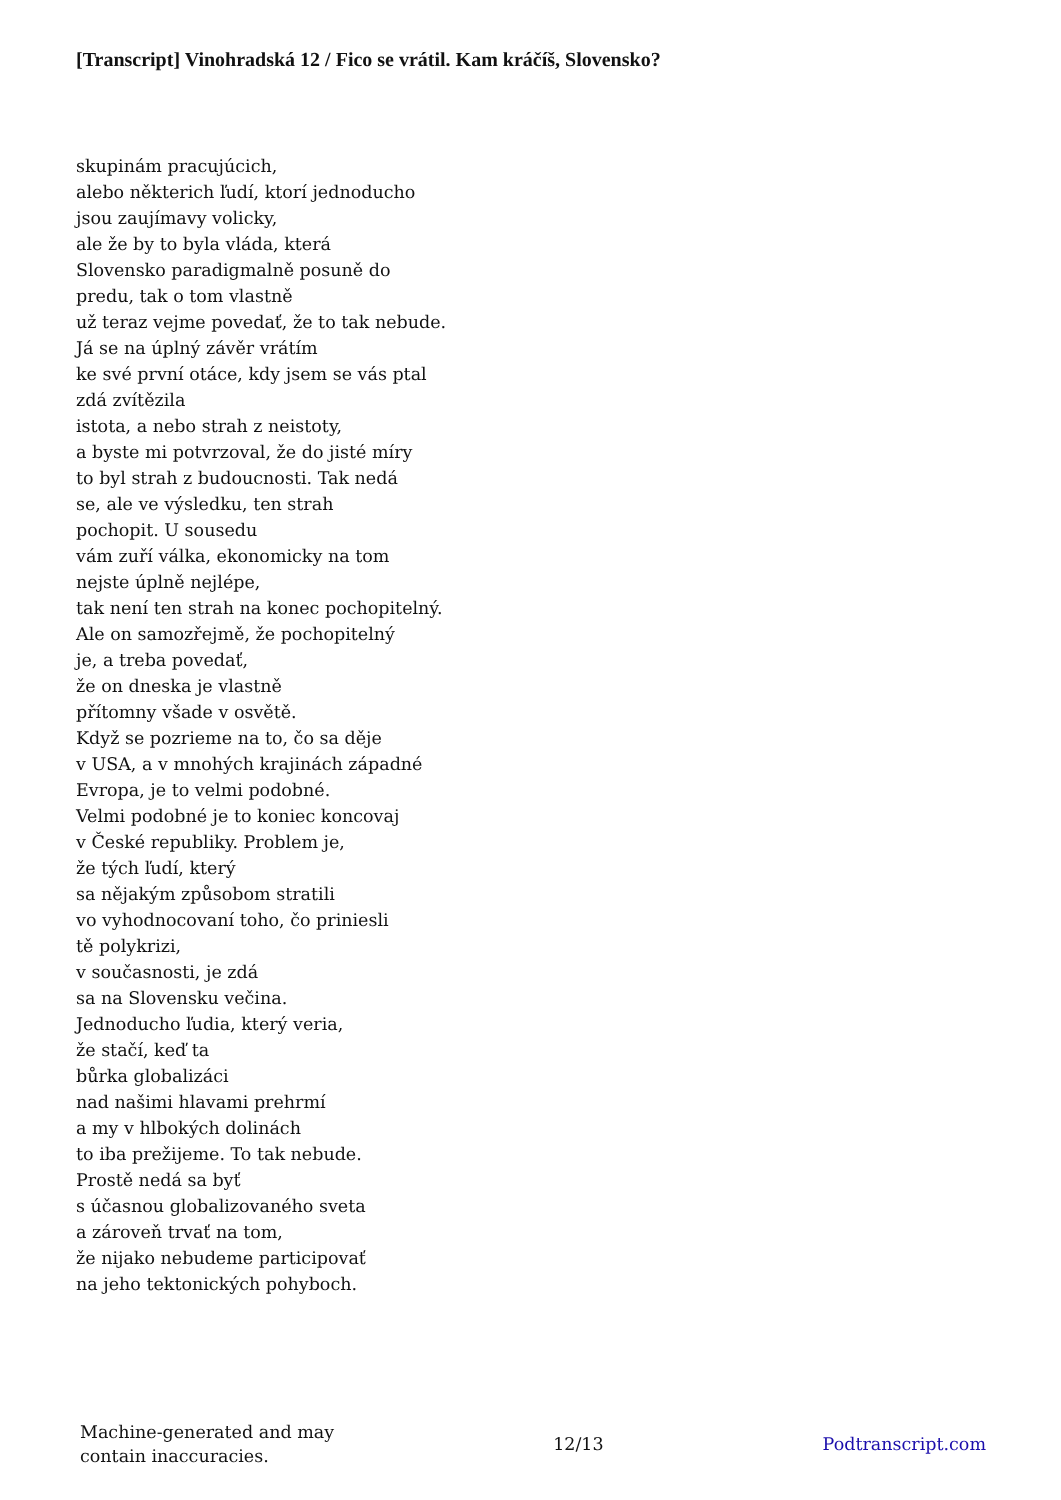[Transcript] Vinohradská 12 / Fico se vrátil. Kam kráčíš, Slovensko?
skupinám pracujúcich,
alebo některich ľudí, ktorí jednoducho
jsou zaujímavy volicky,
ale že by to byla vláda, která
Slovensko paradigmalně posuně do
predu, tak o tom vlastně
už teraz vejme povedať, že to tak nebude.
Já se na úplný závěr vrátím
ke své první otáce, kdy jsem se vás ptal
zdá zvítězila
istota, a nebo strah z neistoty,
a byste mi potvrzoval, že do jisté míry
to byl strah z budoucnosti. Tak nedá
se, ale ve výsledku, ten strah
pochopit. U sousedu
vám zuří válka, ekonomicky na tom
nejste úplně nejlépe,
tak není ten strah na konec pochopitelný.
Ale on samozřejmě, že pochopitelný
je, a treba povedať,
že on dneska je vlastně
přítomny všade v osvětě.
Když se pozrieme na to, čo sa děje
v USA, a v mnohých krajinách západné
Evropa, je to velmi podobné.
Velmi podobné je to koniec koncovaj
v České republiky. Problem je,
že tých ľudí, který
sa nějakým způsobom stratili
vo vyhodnocovaní toho, čo priniesli
tě polykrizi,
v současnosti, je zdá
sa na Slovensku večina.
Jednoducho ľudia, který veria,
že stačí, keď ta
bůrka globalizáci
nad našimi hlavami prehrmí
a my v hlbokých dolinách
to iba prežijeme. To tak nebude.
Prostě nedá sa byť
s účasnou globalizovaného sveta
a zároveň trvať na tom,
že nijako nebudeme participovať
na jeho tektonických pohyboch.
Machine-generated and may
contain inaccuracies.
12/13 Podtranscript.com